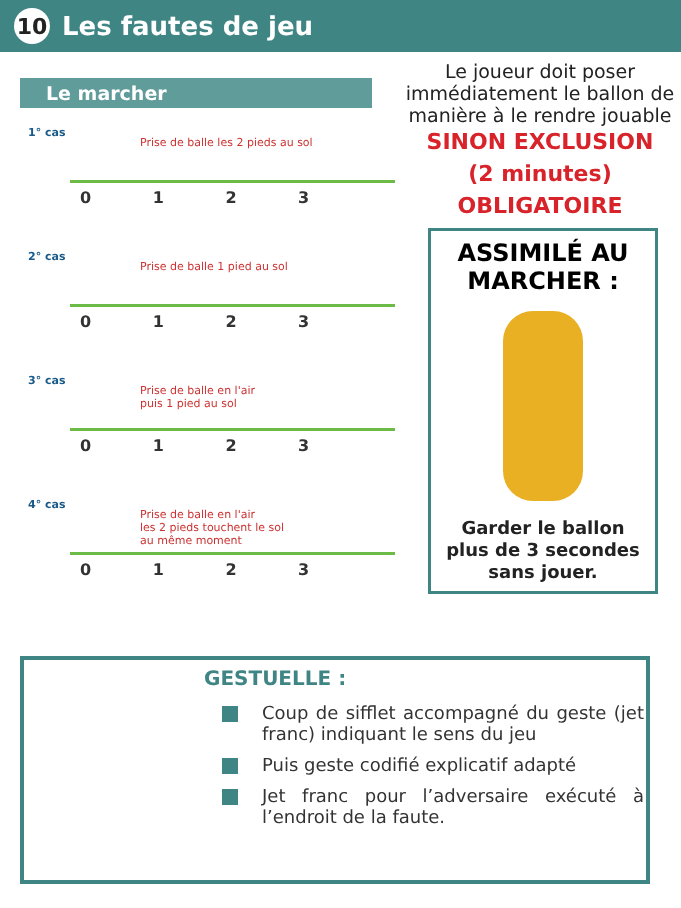10 Les fautes de jeu
Le marcher
1° cas
Prise de balle les 2 pieds au sol
0 1 2 3
2° cas
Prise de balle 1 pied au sol
0 1 2 3
3° cas
Prise de balle en l'air
puis 1 pied au sol
0 1 2 3
4° cas
Prise de balle en l'air
les 2 pieds touchent le sol
au même moment
0 1 2 3
Le joueur doit poser immédiatement le ballon de manière à le rendre jouable
SINON EXCLUSION
(2 minutes)
OBLIGATOIRE
ASSIMILÉ AU MARCHER :
Garder le ballon plus de 3 secondes sans jouer.
GESTUELLE :
Coup de sifflet accompagné du geste (jet franc) indiquant le sens du jeu
Puis geste codifié explicatif adapté
Jet franc pour l’adversaire exécuté à l’endroit de la faute.